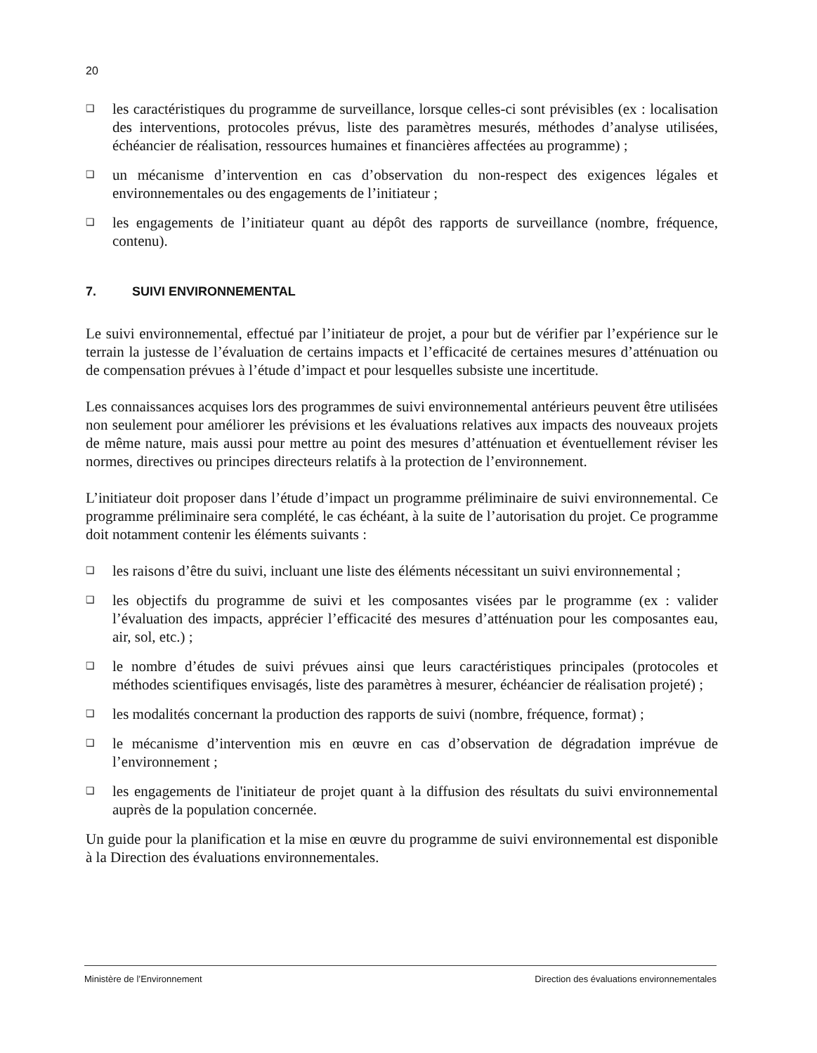20
❑ les caractéristiques du programme de surveillance, lorsque celles-ci sont prévisibles (ex : localisation des interventions, protocoles prévus, liste des paramètres mesurés, méthodes d’analyse utilisées, échéancier de réalisation, ressources humaines et financières affectées au programme) ;
❑ un mécanisme d’intervention en cas d’observation du non-respect des exigences légales et environnementales ou des engagements de l’initiateur ;
❑ les engagements de l’initiateur quant au dépôt des rapports de surveillance (nombre, fréquence, contenu).
7. SUIVI ENVIRONNEMENTAL
Le suivi environnemental, effectué par l’initiateur de projet, a pour but de vérifier par l’expérience sur le terrain la justesse de l’évaluation de certains impacts et l’efficacité de certaines mesures d’atténuation ou de compensation prévues à l’étude d’impact et pour lesquelles subsiste une incertitude.
Les connaissances acquises lors des programmes de suivi environnemental antérieurs peuvent être utilisées non seulement pour améliorer les prévisions et les évaluations relatives aux impacts des nouveaux projets de même nature, mais aussi pour mettre au point des mesures d’atténuation et éventuellement réviser les normes, directives ou principes directeurs relatifs à la protection de l’environnement.
L’initiateur doit proposer dans l’étude d’impact un programme préliminaire de suivi environnemental. Ce programme préliminaire sera complété, le cas échéant, à la suite de l’autorisation du projet. Ce programme doit notamment contenir les éléments suivants :
❑ les raisons d’être du suivi, incluant une liste des éléments nécessitant un suivi environnemental ;
❑ les objectifs du programme de suivi et les composantes visées par le programme (ex : valider l’évaluation des impacts, apprécier l’efficacité des mesures d’atténuation pour les composantes eau, air, sol, etc.) ;
❑ le nombre d’études de suivi prévues ainsi que leurs caractéristiques principales (protocoles et méthodes scientifiques envisagés, liste des paramètres à mesurer, échéancier de réalisation projeté) ;
❑ les modalités concernant la production des rapports de suivi (nombre, fréquence, format) ;
❑ le mécanisme d’intervention mis en œuvre en cas d’observation de dégradation imprévue de l’environnement ;
❑ les engagements de l'initiateur de projet quant à la diffusion des résultats du suivi environnemental auprès de la population concernée.
Un guide pour la planification et la mise en œuvre du programme de suivi environnemental est disponible à la Direction des évaluations environnementales.
Ministère de l’Environnement Direction des évaluations environnementales